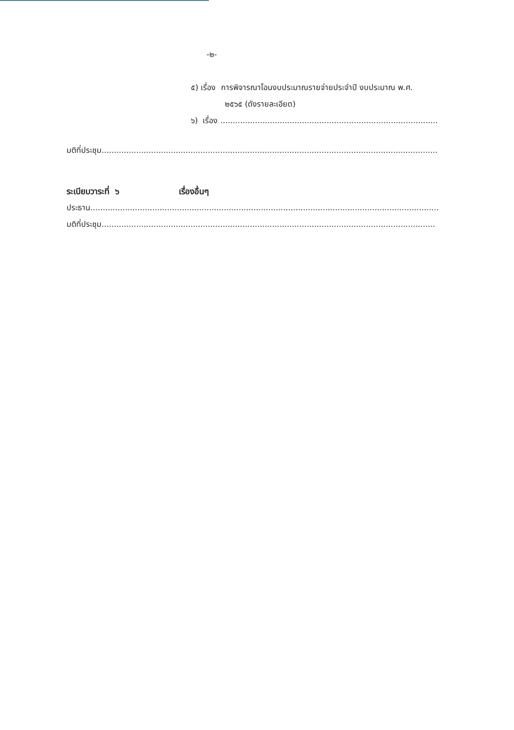-๒-
๕) เรื่อง การพิจารณาโอนงบประมาณรายจ่ายประจำปี งบประมาณ พ.ศ.
๒๕๖๕ (ดังรายละเอียด)
๖) เรื่อง ........................................................................................
มติที่ประชุม........................................................................................................................................
ระเบียบวาระที่ ๖ เรื่องอื่นๆ
ประธาน.............................................................................................................................................
มติที่ประชุม.......................................................................................................................................